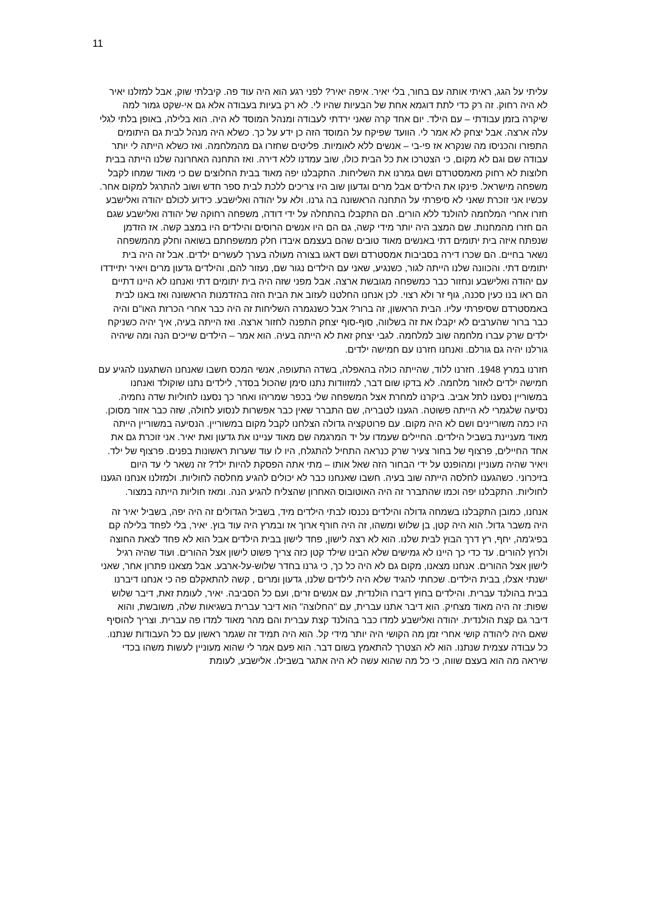11
עליתי על הגג, ראיתי אותה עם בחור, בלי יאיר. איפה יאיר? לפני רגע הוא היה עוד פה. קיבלתי שוק, אבל למזלנו יאיר לא היה רחוק. זה רק כדי לתת דוגמא אחת של הבעיות שהיו לי. לא רק בעיות בעבודה אלא גם אי-שקט גמור למה שיקרה בזמן עבודתי – עם הילד. יום אחד קרה שאני ירדתי לעבודה ומנהל המוסד לא היה. הוא בלילה, באופן בלתי לגלי עלה ארצה. אבל יצחק לא אמר לי. הוועד שפיקח על המוסד הזה כן ידע על כך. כשלא היה מנהל לבית גם היתומים התפזרו והכניסו מה שנקרא אז פי-בי – אנשים ללא לאומיות. פליטים שחזרו גם מהמלחמה. ואז כשלא הייתה לי יותר עבודה שם וגם לא מקום, כי הצטרכו את כל הבית כולו, שוב עמדנו ללא דירה. ואז התחנה האחרונה שלנו הייתה בבית חלוצות לא רחוק מאמסטרדם ושם גמרנו את השליחות. התקבלנו יפה מאוד בבית החלוצים שם כי מאוד שמחו לקבל משפחה מישראל. פינקו את הילדים אבל מרים וגדעון שוב היו צריכים ללכת לבית ספר חדש ושוב להתרגל למקום אחר. עכשיו אני זוכרת שאני לא סיפרתי על התחנה הראשונה בה גרנו. ולא על יהודה ואלישבע. כידוע לכולם יהודה ואלישבע חזרו אחרי המלחמה להולנד ללא הורים. הם התקבלו בהתחלה על ידי דודה, משפחה רחוקה של יהודה ואלישבע שגם הם חזרו מהמחנות. שם המצב היה יותר מידי קשה, גם הם היו אנשים הרוסים והילדים היו במצב קשה. אז הזדמן שנפתח איזה בית יתומים דתי באנשים מאוד טובים שהם בעצמם איבדו חלק ממשפחתם בשואה וחלק מהמשפחה נשאר בחיים. הם שכרו דירה בסביבות אמסטרדם ושם דאגו בצורה מעולה בערך לעשרים ילדים. אבל זה היה בית יתומים דתי. והכוונה שלנו הייתה לגור, כשנגיע, שאני עם הילדים נגור שם, נעזור להם, והילדים גדעון מרים ויאיר יתיידדו עם יהודה ואלישבע ונחזור כבר כמשפחה מגובשת ארצה. אבל מפני שזה היה בית יתומים דתי ואנחנו לא היינו דתיים הם ראו בנו כעין סכנה, גוף זר ולא רצוי. לכן אנחנו החלטנו לעזוב את הבית הזה בהזדמנות הראשונה ואז באנו לבית באמסטרדם שסיפרתי עליו. הבית הראשון, זה ברור? אבל כשנגמרה השליחות זה היה כבר אחרי הכרזת האו"ם והיה כבר ברור שהערבים לא יקבלו את זה בשלווה, סוף-סוף יצחק התפנה לחזור ארצה. ואז הייתה בעיה, איך יהיה כשניקח ילדים שרק עברו מלחמה שוב למלחמה. לגבי יצחק זאת לא הייתה בעיה. הוא אמר – הילדים שייכים הנה ומה שיהיה גורלנו יהיה גם גורלם. ואנחנו חזרנו עם חמישה ילדים.
חזרנו במרץ 1948. חזרנו ללוד, שהייתה כולה בהאפלה, בשדה התעופה, אנשי המכס חשבו שאנחנו השתגענו להגיע עם חמישה ילדים לאזור מלחמה. לא בדקו שום דבר, למזוודות נתנו סימן שהכול בסדר, לילדים נתנו שוקולד ואנחנו במשוריין נסענו לתל אביב. ביקרנו למחרת אצל המשפחה שלי בכפר שמריהו ואחר כך נסענו לחוליות שדה נחמיה. נסיעה שלגמרי לא הייתה פשוטה. הגענו לטבריה, שם התברר שאין כבר אפשרות לנסוע לחולה, שזה כבר אזור מסוכן. היו כמה משוריינים ושם לא היה מקום. עם פרוטקציה גדולה הצלחנו לקבל מקום במשוריין. הנסיעה במשוריין הייתה מאוד מעניינת בשביל הילדים. החיילים שעמדו על יד המרגמה שם מאוד עניינו את גדעון ואת יאיר. אני זוכרת גם את אחד החיילים, פרצוף של בחור צעיר שרק כנראה התחיל להתגלח, היו לו עוד שערות ראשונות בפנים. פרצוף של ילד. ויאיר שהיה מעוניין ומהופנט על ידי הבחור הזה שאל אותו – מתי אתה הפסקת להיות ילד? זה נשאר לי עד היום בזיכרוני. כשהגענו לחלסה הייתה שוב בעיה. חשבו שאנחנו כבר לא יכולים להגיע מחלסה לחוליות. ולמזלנו אנחנו הגענו לחוליות. התקבלנו יפה וכמו שהתברר זה היה האוטובוס האחרון שהצליח להגיע הנה. ומאז חוליות הייתה במצור.
אנחנו, כמובן התקבלנו בשמחה גדולה והילדים נכנסו לבתי הילדים מיד, בשביל הגדולים זה היה יפה, בשביל יאיר זה היה משבר גדול. הוא היה קטן, בן שלוש ומשהו, זה היה חורף ארוך אז ובמרץ היה עוד בוץ. יאיר, בלי לפחד בלילה קם בפיג'מה, יחף, רץ דרך הבוץ לבית שלנו. הוא לא רצה לישון, פחד לישון בבית הילדים אבל הוא לא פחד לצאת החוצה ולרוץ להורים. עד כדי כך היינו לא גמישים שלא הבינו שילד קטן כזה צריך פשוט לישון אצל ההורים. ועוד שהיה רגיל לישון אצל ההורים. אנחנו מצאנו, מקום גם לא היה כל כך, כי גרנו בחדר שלוש-על-ארבע. אבל מצאנו פתרון אחר, שאני ישנתי אצלו, בבית הילדים. שכחתי להגיד שלא היה לילדים שלנו, גדעון ומרים , קשה להתאקלם פה כי אנחנו דיברנו בבית בהולנד עברית. והילדים בחוץ דיברו הולנדית, עם אנשים זרים, ועם כל הסביבה. יאיר, לעומת זאת, דיבר שלוש שפות: זה היה מאוד מצחיק. הוא דיבר אתנו עברית, עם "החלוצה" הוא דיבר עברית בשגיאות שלה, משובשת, והוא דיבר גם קצת הולנדית. יהודה ואלישבע למדו כבר בהולנד קצת עברית והם מהר מאוד למדו פה עברית. וצריך להוסיף שאם היה ליהודה קושי אחרי זמן מה הקושי היה יותר מידי קל. הוא היה תמיד זה שגמר ראשון עם כל העבודות שנתנו. כל עבודה עצמית שנתנו. הוא לא הצטרך להתאמץ בשום דבר. הוא פעם אמר לי שהוא מעוניין לעשות משהו בכדי שיראה מה הוא בעצם שווה, כי כל מה שהוא עשה לא היה אתגר בשבילו. אלישבע, לעומת